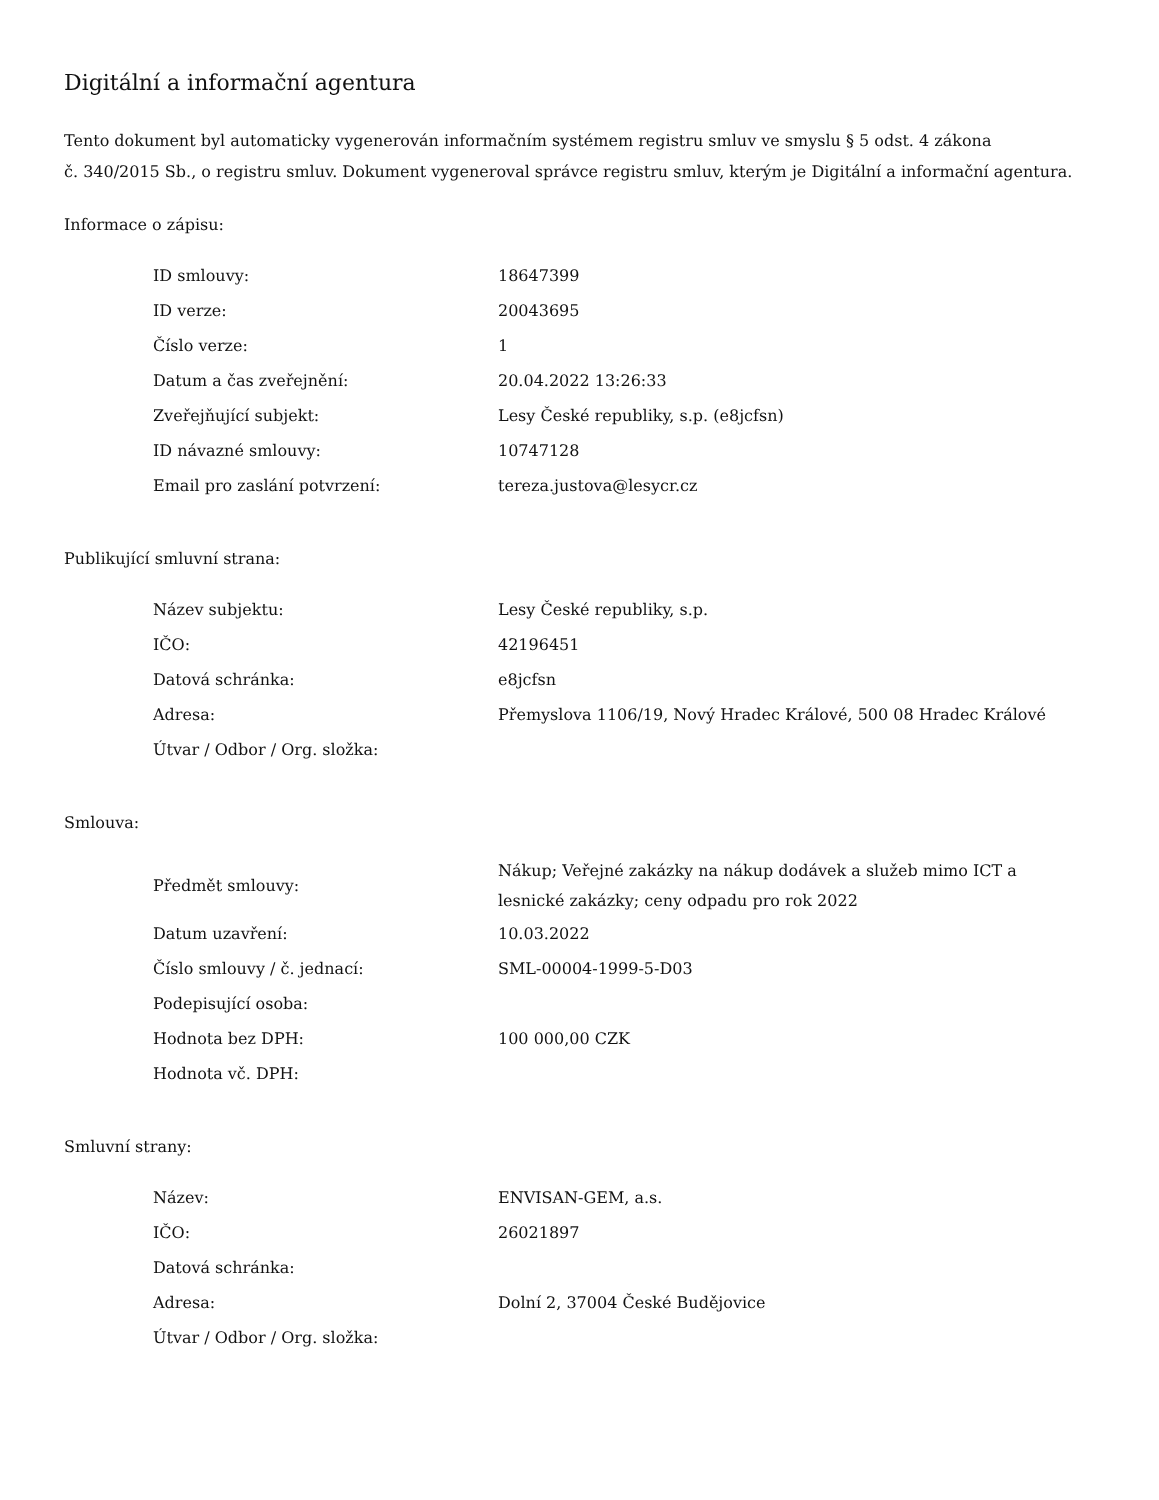Digitální a informační agentura
Tento dokument byl automaticky vygenerován informačním systémem registru smluv ve smyslu § 5 odst. 4 zákona
č. 340/2015 Sb., o registru smluv. Dokument vygeneroval správce registru smluv, kterým je Digitální a informační agentura.
Informace o zápisu:
| ID smlouvy: | 18647399 |
| ID verze: | 20043695 |
| Číslo verze: | 1 |
| Datum a čas zveřejnění: | 20.04.2022 13:26:33 |
| Zveřejňující subjekt: | Lesy České republiky, s.p. (e8jcfsn) |
| ID návazné smlouvy: | 10747128 |
| Email pro zaslání potvrzení: | tereza.justova@lesycr.cz |
Publikující smluvní strana:
| Název subjektu: | Lesy České republiky, s.p. |
| IČO: | 42196451 |
| Datová schránka: | e8jcfsn |
| Adresa: | Přemyslova 1106/19, Nový Hradec Králové, 500 08 Hradec Králové |
| Útvar / Odbor / Org. složka: | |
Smlouva:
| Předmět smlouvy: | Nákup; Veřejné zakázky na nákup dodávek a služeb mimo ICT a lesnické zakázky; ceny odpadu pro rok 2022 |
| Datum uzavření: | 10.03.2022 |
| Číslo smlouvy / č. jednací: | SML-00004-1999-5-D03 |
| Podepisující osoba: | |
| Hodnota bez DPH: | 100 000,00 CZK |
| Hodnota vč. DPH: | |
Smluvní strany:
| Název: | ENVISAN-GEM, a.s. |
| IČO: | 26021897 |
| Datová schránka: | |
| Adresa: | Dolní 2, 37004 České Budějovice |
| Útvar / Odbor / Org. složka: | |